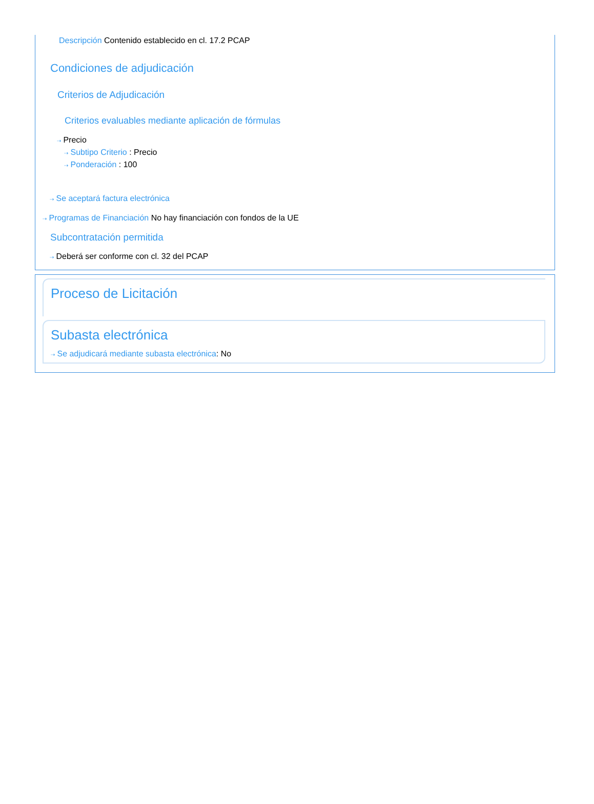Descripción Contenido establecido en cl. 17.2 PCAP
Condiciones de adjudicación
Criterios de Adjudicación
Criterios evaluables mediante aplicación de fórmulas
⇢ Precio
⇢ Subtipo Criterio : Precio
⇢ Ponderación : 100
⇢ Se aceptará factura electrónica
⇢ Programas de Financiación No hay financiación con fondos de la UE
Subcontratación permitida
⇢ Deberá ser conforme con cl. 32 del PCAP
Proceso de Licitación
Subasta electrónica
⇢ Se adjudicará mediante subasta electrónica: No